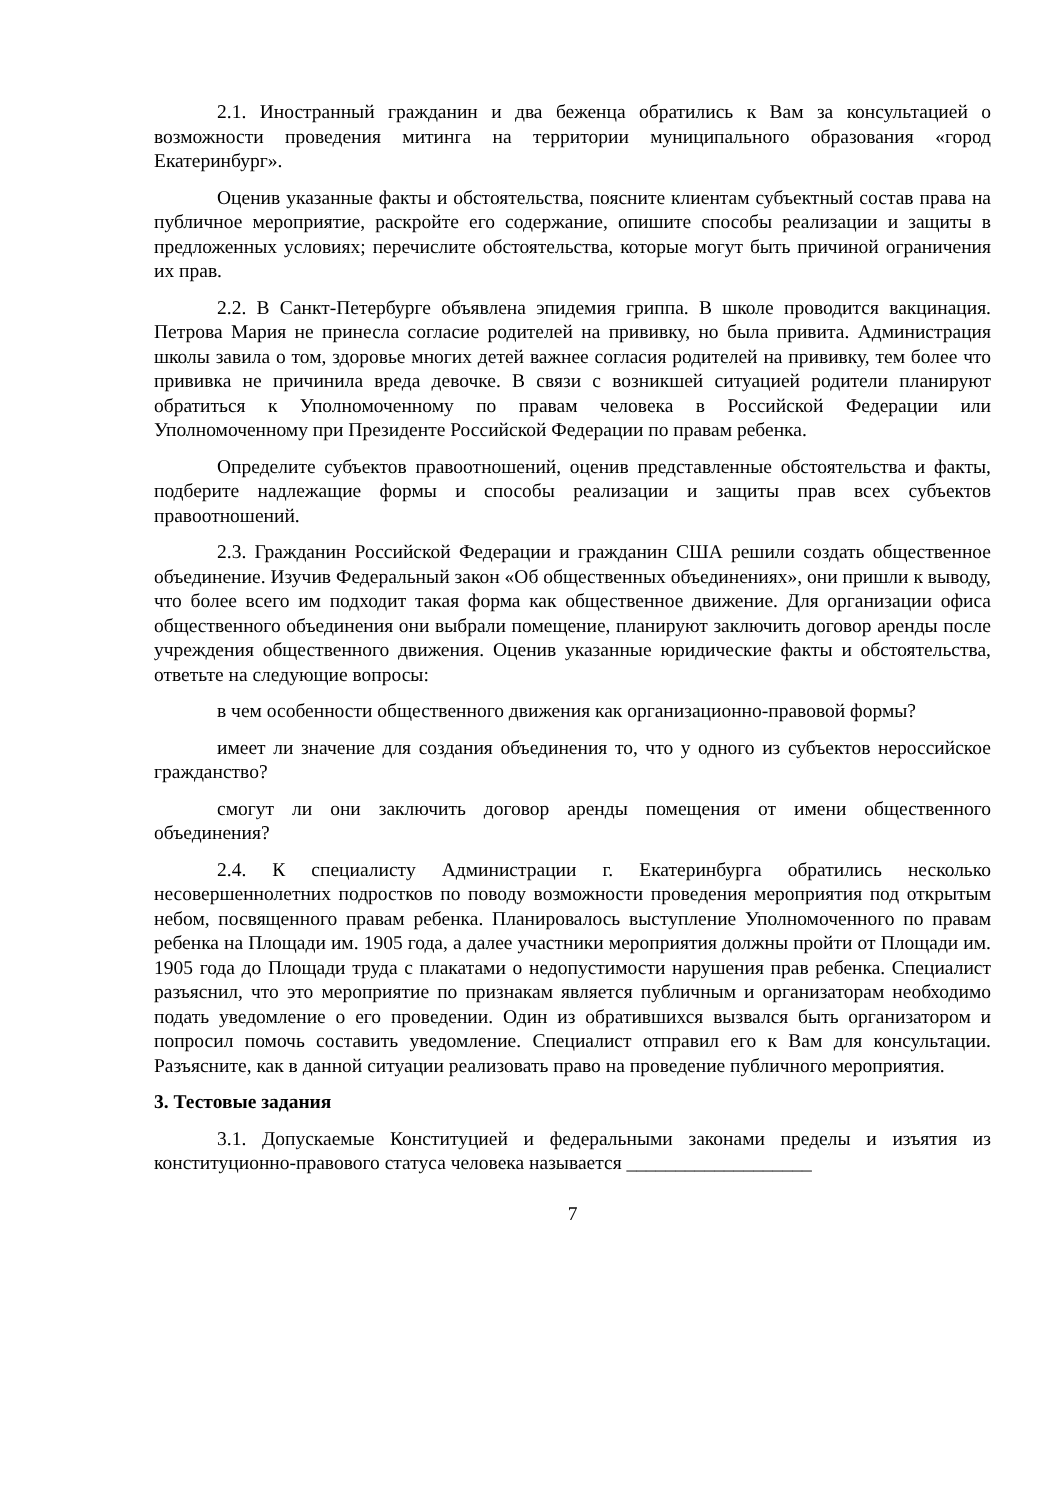2.1. Иностранный гражданин и два беженца обратились к Вам за консультацией о возможности проведения митинга на территории муниципального образования «город Екатеринбург».
Оценив указанные факты и обстоятельства, поясните клиентам субъектный состав права на публичное мероприятие, раскройте его содержание, опишите способы реализации и защиты в предложенных условиях; перечислите обстоятельства, которые могут быть причиной ограничения их прав.
2.2. В Санкт-Петербурге объявлена эпидемия гриппа. В школе проводится вакцинация. Петрова Мария не принесла согласие родителей на прививку, но была привита. Администрация школы завила о том, здоровье многих детей важнее согласия родителей на прививку, тем более что прививка не причинила вреда девочке. В связи с возникшей ситуацией родители планируют обратиться к Уполномоченному по правам человека в Российской Федерации или Уполномоченному при Президенте Российской Федерации по правам ребенка.
Определите субъектов правоотношений, оценив представленные обстоятельства и факты, подберите надлежащие формы и способы реализации и защиты прав всех субъектов правоотношений.
2.3. Гражданин Российской Федерации и гражданин США решили создать общественное объединение. Изучив Федеральный закон «Об общественных объединениях», они пришли к выводу, что более всего им подходит такая форма как общественное движение. Для организации офиса общественного объединения они выбрали помещение, планируют заключить договор аренды после учреждения общественного движения. Оценив указанные юридические факты и обстоятельства, ответьте на следующие вопросы:
в чем особенности общественного движения как организационно-правовой формы?
имеет ли значение для создания объединения то, что у одного из субъектов нероссийское гражданство?
смогут ли они заключить договор аренды помещения от имени общественного объединения?
2.4. К специалисту Администрации г. Екатеринбурга обратились несколько несовершеннолетних подростков по поводу возможности проведения мероприятия под открытым небом, посвященного правам ребенка. Планировалось выступление Уполномоченного по правам ребенка на Площади им. 1905 года, а далее участники мероприятия должны пройти от Площади им. 1905 года до Площади труда с плакатами о недопустимости нарушения прав ребенка. Специалист разъяснил, что это мероприятие по признакам является публичным и организаторам необходимо подать уведомление о его проведении. Один из обратившихся вызвался быть организатором и попросил помочь составить уведомление. Специалист отправил его к Вам для консультации. Разъясните, как в данной ситуации реализовать право на проведение публичного мероприятия.
3. Тестовые задания
3.1. Допускаемые Конституцией и федеральными законами пределы и изъятия из конституционно-правового статуса человека называется ___________________
7